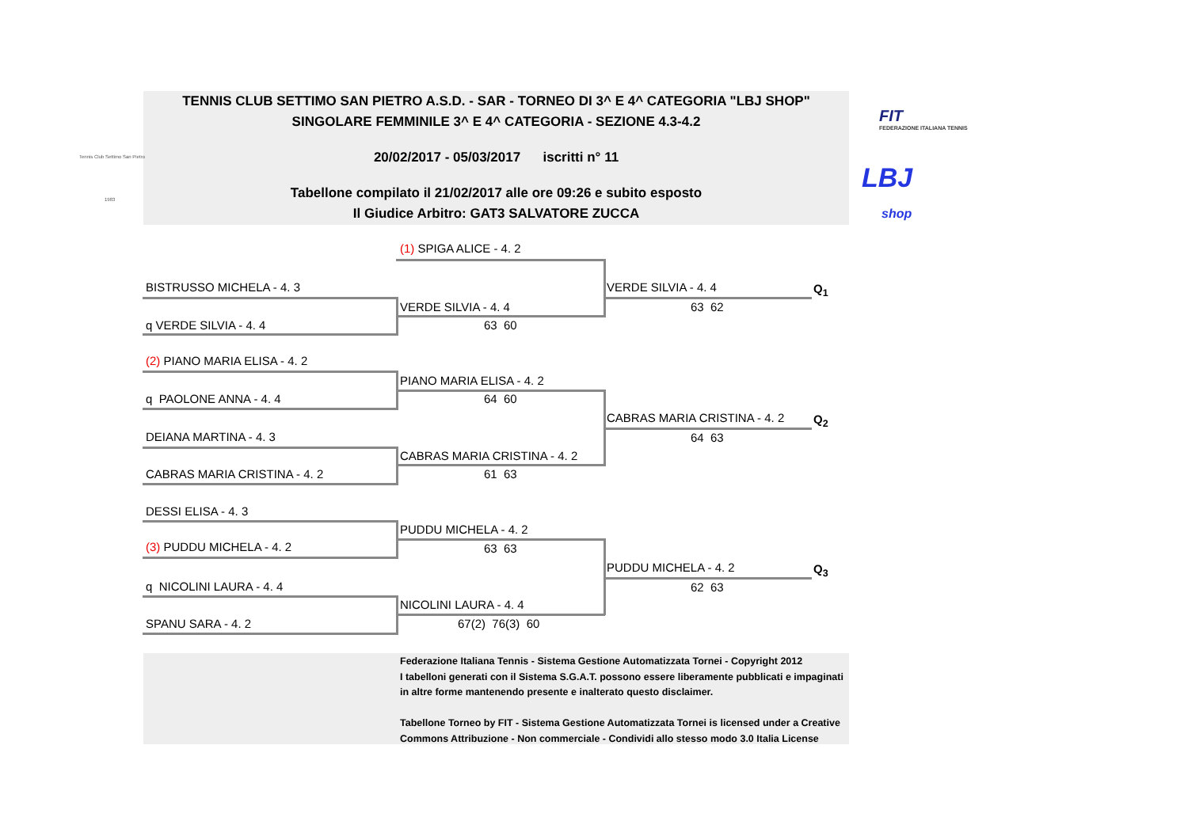TENNIS CLUB SETTIMO SAN PIETRO A.S.D. - SAR - TORNEO DI 3^ E 4^ CATEGORIA "LBJ SHOP"
SINGOLARE FEMMINILE 3^ E 4^ CATEGORIA - SEZIONE 4.3-4.2
20/02/2017 - 05/03/2017 iscritti n° 11
Tabellone compilato il 21/02/2017 alle ore 09:26 e subito esposto
Il Giudice Arbitro: GAT3 SALVATORE ZUCCA
Tennis Club Settimo San Pietro
1983
FIT
FEDERAZIONE ITALIANA TENNIS
LBJ
shop
(1) SPIGA ALICE - 4. 2
VERDE SILVIA - 4. 4 Q<sub>1</sub>
63 62
BISTRUSSO MICHELA - 4. 3
VERDE SILVIA - 4. 4
63 60
q VERDE SILVIA - 4. 4
(2) PIANO MARIA ELISA - 4. 2
PIANO MARIA ELISA - 4. 2
64 60
q PAOLONE ANNA - 4. 4
CABRAS MARIA CRISTINA - 4. 2 Q<sub>2</sub>
64 63
DEIANA MARTINA - 4. 3
CABRAS MARIA CRISTINA - 4. 2
61 63
CABRAS MARIA CRISTINA - 4. 2
DESSI ELISA - 4. 3
PUDDU MICHELA - 4. 2
63 63
(3) PUDDU MICHELA - 4. 2
PUDDU MICHELA - 4. 2 Q<sub>3</sub>
62 63
q NICOLINI LAURA - 4. 4
NICOLINI LAURA - 4. 4
67(2) 76(3) 60
SPANU SARA - 4. 2
Federazione Italiana Tennis - Sistema Gestione Automatizzata Tornei - Copyright 2012
I tabelloni generati con il Sistema S.G.A.T. possono essere liberamente pubblicati e impaginati
in altre forme mantenendo presente e inalterato questo disclaimer.
Tabellone Torneo by FIT - Sistema Gestione Automatizzata Tornei is licensed under a Creative
Commons Attribuzione - Non commerciale - Condividi allo stesso modo 3.0 Italia License